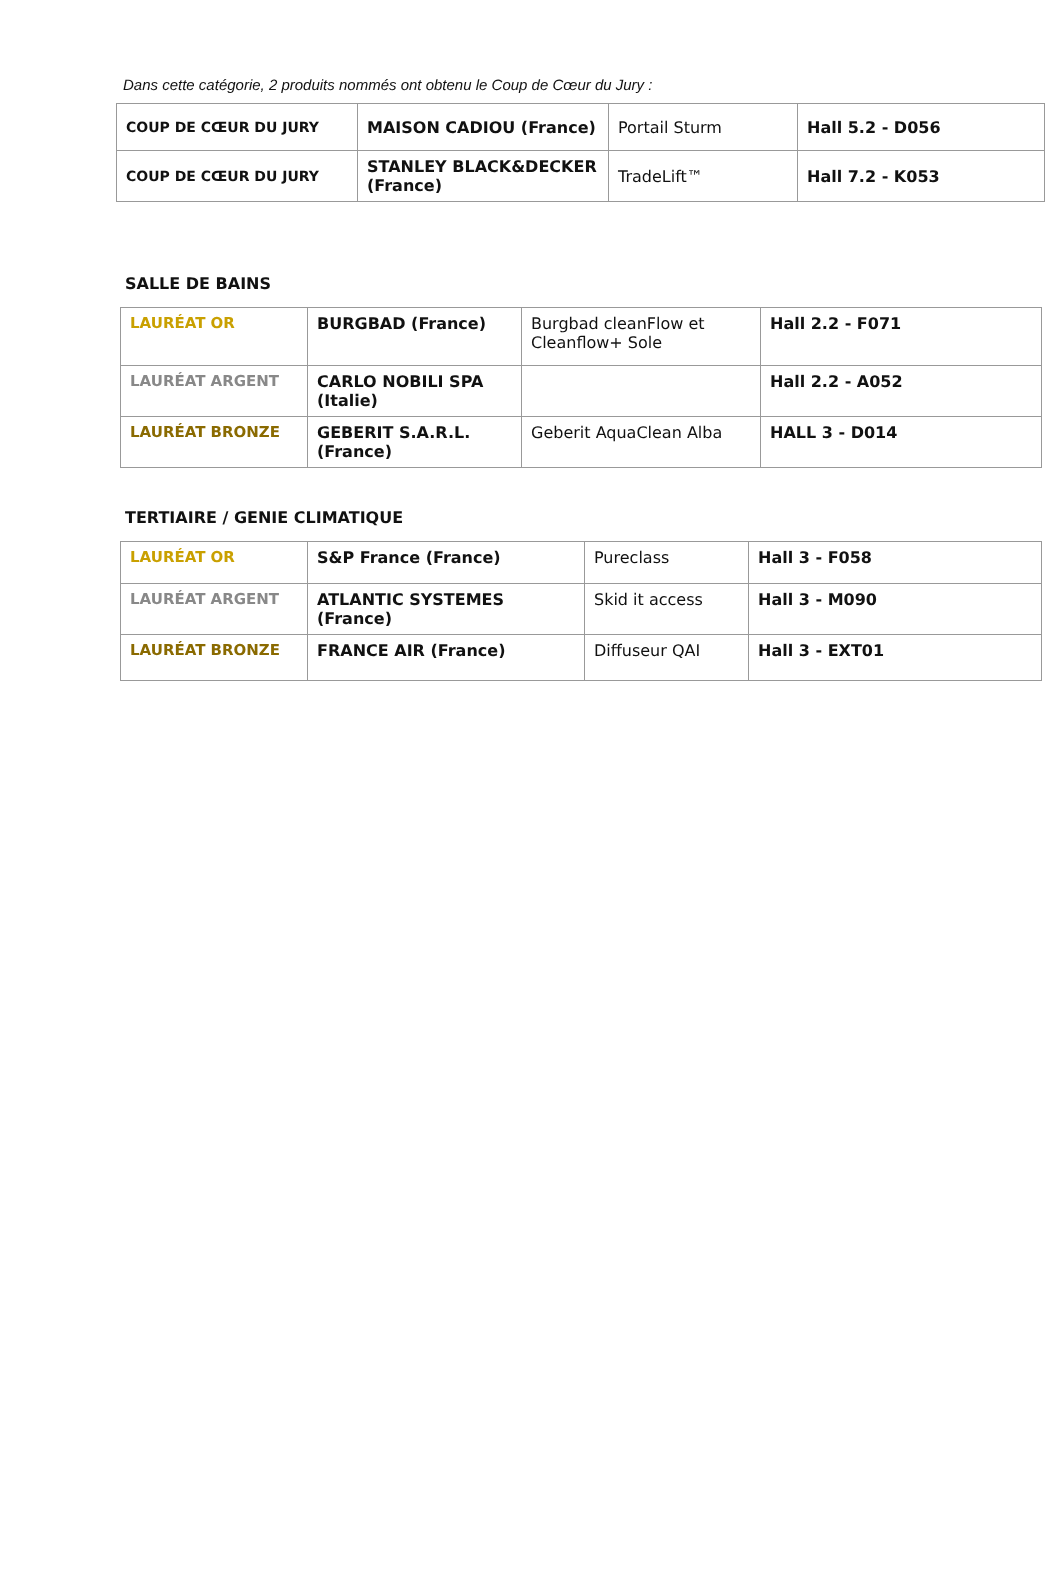Dans cette catégorie, 2 produits nommés ont obtenu le Coup de Cœur du Jury :
| COUP DE CŒUR DU JURY | MAISON CADIOU (France) | Portail Sturm | Hall 5.2 - D056 |
| COUP DE CŒUR DU JURY | STANLEY BLACK&DECKER (France) | TradeLift™ | Hall 7.2 - K053 |
SALLE DE BAINS
| LAURÉAT OR | BURGBAD (France) | Burgbad cleanFlow et Cleanflow+ Sole | Hall 2.2 - F071 |
| LAURÉAT ARGENT | CARLO NOBILI SPA (Italie) | | Hall 2.2 - A052 |
| LAURÉAT BRONZE | GEBERIT S.A.R.L. (France) | Geberit AquaClean Alba | HALL 3 - D014 |
TERTIAIRE / GENIE CLIMATIQUE
| LAURÉAT OR | S&P France (France) | Pureclass | Hall 3 - F058 |
| LAURÉAT ARGENT | ATLANTIC SYSTEMES (France) | Skid it access | Hall 3 - M090 |
| LAURÉAT BRONZE | FRANCE AIR (France) | Diffuseur QAI | Hall 3 - EXT01 |